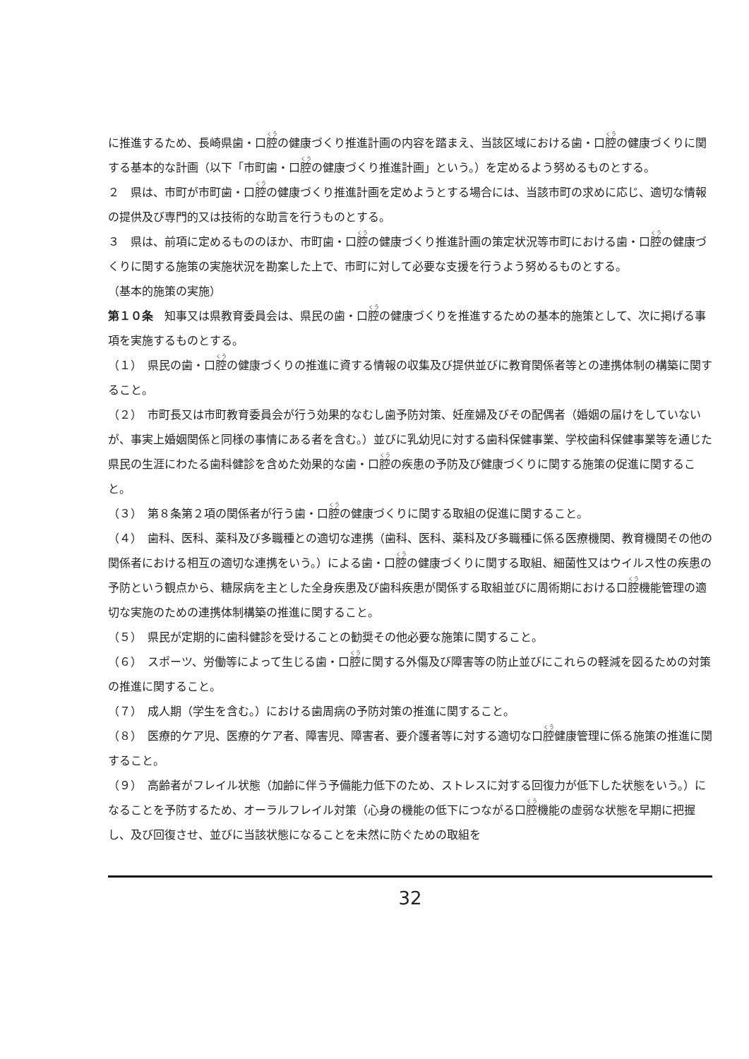に推進するため、長崎県歯・口腔の健康づくり推進計画の内容を踏まえ、当該区域における歯・口腔の健康づくりに関する基本的な計画（以下「市町歯・口腔の健康づくり推進計画」という。）を定めるよう努めるものとする。
２　県は、市町が市町歯・口腔の健康づくり推進計画を定めようとする場合には、当該市町の求めに応じ、適切な情報の提供及び専門的又は技術的な助言を行うものとする。
３　県は、前項に定めるもののほか、市町歯・口腔の健康づくり推進計画の策定状況等市町における歯・口腔の健康づくりに関する施策の実施状況を勘案した上で、市町に対して必要な支援を行うよう努めるものとする。
（基本的施策の実施）
第１０条　知事又は県教育委員会は、県民の歯・口腔の健康づくりを推進するための基本的施策として、次に掲げる事項を実施するものとする。
（１）　県民の歯・口腔の健康づくりの推進に資する情報の収集及び提供並びに教育関係者等との連携体制の構築に関すること。
（２）　市町長又は市町教育委員会が行う効果的なむし歯予防対策、妊産婦及びその配偶者（婚姻の届けをしていないが、事実上婚姻関係と同様の事情にある者を含む。）並びに乳幼児に対する歯科保健事業、学校歯科保健事業等を通じた県民の生涯にわたる歯科健診を含めた効果的な歯・口腔の疾患の予防及び健康づくりに関する施策の促進に関すること。
（３）　第８条第２項の関係者が行う歯・口腔の健康づくりに関する取組の促進に関すること。
（４）　歯科、医科、薬科及び多職種との適切な連携（歯科、医科、薬科及び多職種に係る医療機関、教育機関その他の関係者における相互の適切な連携をいう。）による歯・口腔の健康づくりに関する取組、細菌性又はウイルス性の疾患の予防という観点から、糖尿病を主とした全身疾患及び歯科疾患が関係する取組並びに周術期における口腔機能管理の適切な実施のための連携体制構築の推進に関すること。
（５）　県民が定期的に歯科健診を受けることの勧奨その他必要な施策に関すること。
（６）　スポーツ、労働等によって生じる歯・口腔に関する外傷及び障害等の防止並びにこれらの軽減を図るための対策の推進に関すること。
（７）　成人期（学生を含む。）における歯周病の予防対策の推進に関すること。
（８）　医療的ケア児、医療的ケア者、障害児、障害者、要介護者等に対する適切な口腔健康管理に係る施策の推進に関すること。
（９）　高齢者がフレイル状態（加齢に伴う予備能力低下のため、ストレスに対する回復力が低下した状態をいう。）になることを予防するため、オーラルフレイル対策（心身の機能の低下につながる口腔機能の虚弱な状態を早期に把握し、及び回復させ、並びに当該状態になることを未然に防ぐための取組を
32